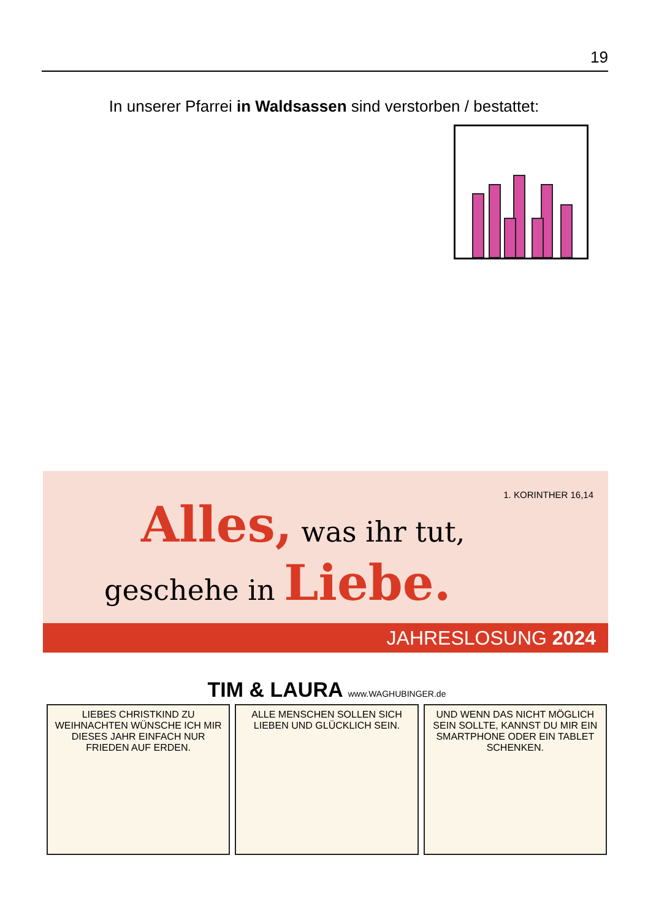19
In unserer Pfarrei in Waldsassen sind verstorben / bestattet:
1. KORINTHER 16,14
Alles, was ihr tut,
geschehe in Liebe.
JAHRESLOSUNG 2024
TIM & LAURA www.WAGHUBINGER.de
LIEBES CHRISTKIND ZU WEIHNACHTEN WÜNSCHE ICH MIR DIESES JAHR EINFACH NUR FRIEDEN AUF ERDEN.
ALLE MENSCHEN SOLLEN SICH LIEBEN UND GLÜCKLICH SEIN.
UND WENN DAS NICHT MÖGLICH SEIN SOLLTE, KANNST DU MIR EIN SMARTPHONE ODER EIN TABLET SCHENKEN.